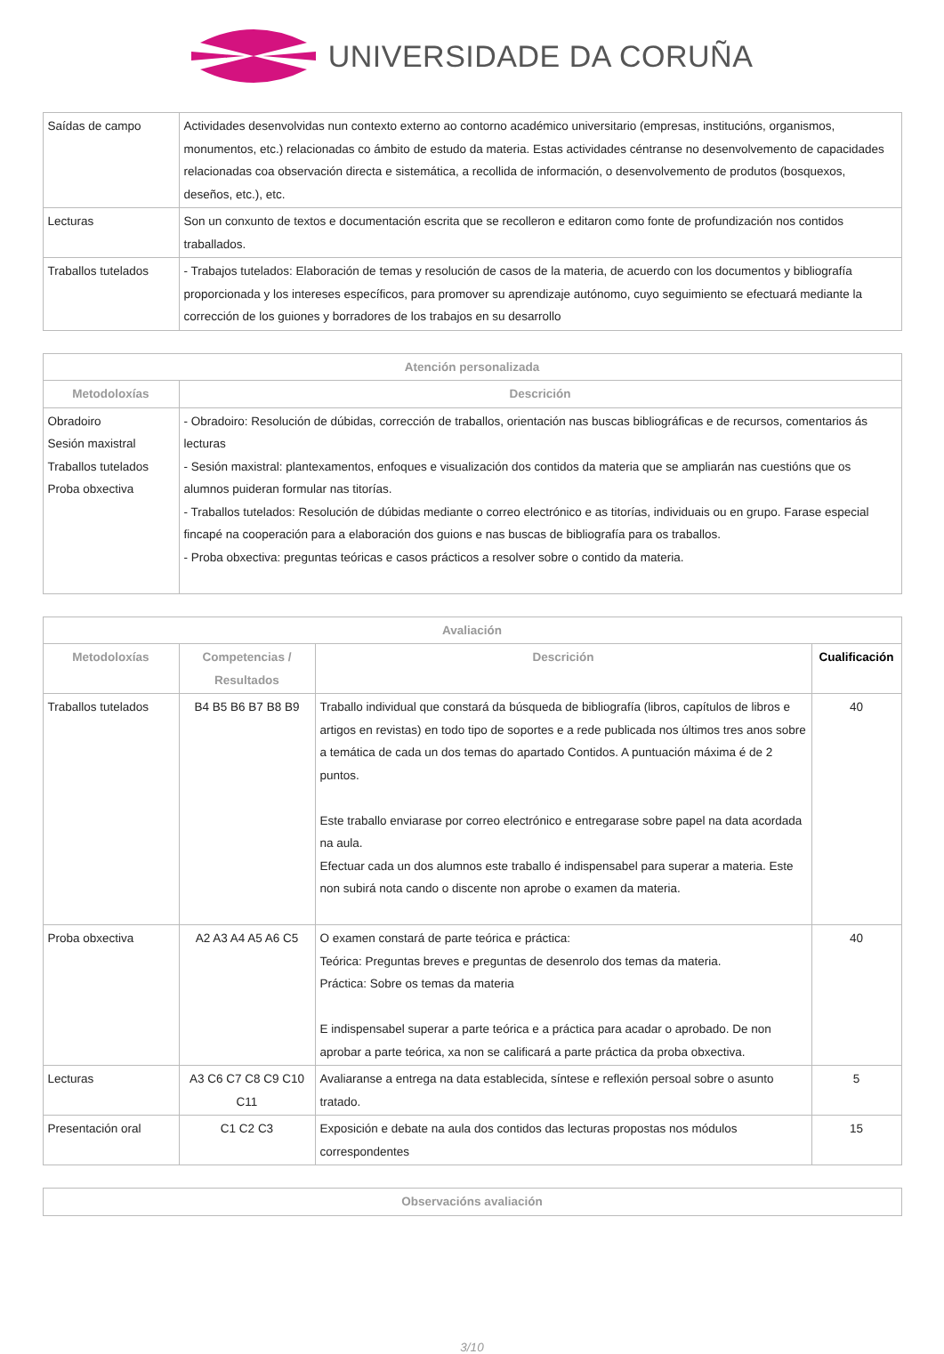UNIVERSIDADE DA CORUÑA
| Saídas de campo | Actividades desenvolvidas nun contexto externo ao contorno académico universitario (empresas, institucións, organismos, monumentos, etc.) relacionadas co ámbito de estudo da materia. Estas actividades céntranse no desenvolvemento de capacidades relacionadas coa observación directa e sistemática, a recollida de información, o desenvolvemento de produtos (bosquexos, deseños, etc.), etc. |
| Lecturas | Son un conxunto de textos e documentación escrita que se recolleron e editaron como fonte de profundización nos contidos traballados. |
| Traballos tutelados | - Trabajos tutelados: Elaboración de temas y resolución de casos de la materia, de acuerdo con los documentos y bibliografía proporcionada y los intereses específicos, para promover su aprendizaje autónomo, cuyo seguimiento se efectuará mediante la corrección de los guiones y borradores de los trabajos en su desarrollo |
| Atención personalizada | |
| --- | --- |
| Metodoloxías | Descrición |
| Obradoiro Sesión maxistral Traballos tutelados Proba obxectiva | - Obradoiro: Resolución de dúbidas, corrección de traballos, orientación nas buscas bibliográficas e de recursos, comentarios ás lecturas - Sesión maxistral: plantexamentos, enfoques e visualización dos contidos da materia que se ampliarán nas cuestións que os alumnos puideran formular nas titorías. - Traballos tutelados: Resolución de dúbidas mediante o correo electrónico e as titorías, individuais ou en grupo. Farase especial fincapé na cooperación para a elaboración dos guions e nas buscas de bibliografía para os traballos. - Proba obxectiva: preguntas teóricas e casos prácticos a resolver sobre o contido da materia. |
| Avaliación | | | |
| --- | --- | --- | --- |
| Metodoloxías | Competencias / Resultados | Descrición | Cualificación |
| Traballos tutelados | B4 B5 B6 B7 B8 B9 | Traballo individual que constará da búsqueda de bibliografía (libros, capítulos de libros e artigos en revistas) en todo tipo de soportes e a rede publicada nos últimos tres anos sobre a temática de cada un dos temas do apartado Contidos. A puntuación máxima é de 2 puntos. Este traballo enviarase por correo electrónico e entregarase sobre papel na data acordada na aula. Efectuar cada un dos alumnos este traballo é indispensabel para superar a materia. Este non subirá nota cando o discente non aprobe o examen da materia. | 40 |
| Proba obxectiva | A2 A3 A4 A5 A6 C5 | O examen constará de parte teórica e práctica: Teórica: Preguntas breves e preguntas de desenrolo dos temas da materia. Práctica: Sobre os temas da materia E indispensabel superar a parte teórica e a práctica para acadar o aprobado. De non aprobar a parte teórica, xa non se calificará a parte práctica da proba obxectiva. | 40 |
| Lecturas | A3 C6 C7 C8 C9 C10 C11 | Avaliaranse a entrega na data establecida, síntese e reflexión persoal sobre o asunto tratado. | 5 |
| Presentación oral | C1 C2 C3 | Exposición e debate na aula dos contidos das lecturas propostas nos módulos correspondentes | 15 |
| Observacións avaliación |
| --- |
3/10